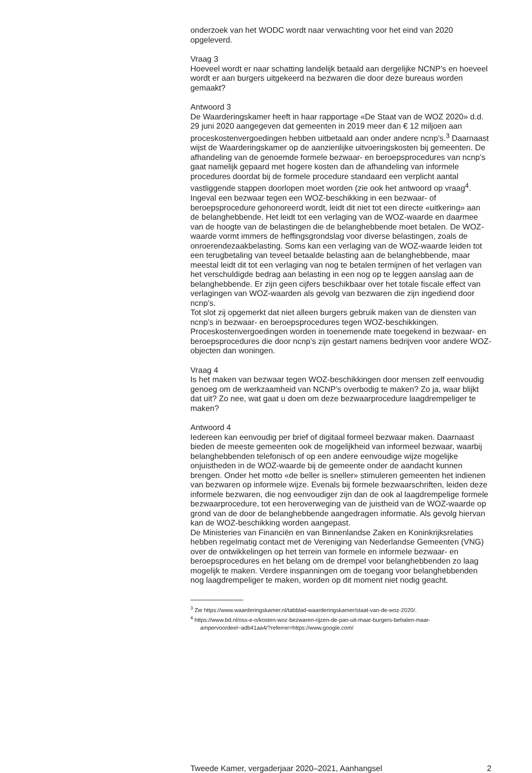onderzoek van het WODC wordt naar verwachting voor het eind van 2020 opgeleverd.
Vraag 3
Hoeveel wordt er naar schatting landelijk betaald aan dergelijke NCNP’s en hoeveel wordt er aan burgers uitgekeerd na bezwaren die door deze bureaus worden gemaakt?
Antwoord 3
De Waarderingskamer heeft in haar rapportage «De Staat van de WOZ 2020» d.d. 29 juni 2020 aangegeven dat gemeenten in 2019 meer dan € 12 miljoen aan proceskostenvergoedingen hebben uitbetaald aan onder andere ncnp’s.<sup>3</sup> Daarnaast wijst de Waarderingskamer op de aanzienlijke uitvoeringskosten bij gemeenten. De afhandeling van de genoemde formele bezwaar- en beroeps­procedures van ncnp’s gaat namelijk gepaard met hogere kosten dan de afhandeling van informele procedures doordat bij de formele procedure standaard een verplicht aantal vastliggende stappen doorlopen moet worden (zie ook het antwoord op vraag<sup>4</sup>.
Ingeval een bezwaar tegen een WOZ-beschikking in een bezwaar- of beroepsprocedure gehonoreerd wordt, leidt dit niet tot een directe «uitkering» aan de belanghebbende. Het leidt tot een verlaging van de WOZ-waarde en daarmee van de hoogte van de belastingen die de belanghebbende moet betalen. De WOZ-waarde vormt immers de heffingsgrondslag voor diverse belastingen, zoals de onroerendezaakbelasting. Soms kan een verlaging van de WOZ-waarde leiden tot een terugbetaling van teveel betaalde belasting aan de belanghebbende, maar meestal leidt dit tot een verlaging van nog te betalen termijnen of het verlagen van het verschuldigde bedrag aan belasting in een nog op te leggen aanslag aan de belanghebbende. Er zijn geen cijfers beschikbaar over het totale fiscale effect van verlagingen van WOZ-waarden als gevolg van bezwaren die zijn ingediend door ncnp’s.
Tot slot zij opgemerkt dat niet alleen burgers gebruik maken van de diensten van ncnp’s in bezwaar- en beroepsprocedures tegen WOZ-beschikkingen. Proceskostenvergoedingen worden in toenemende mate toegekend in bezwaar- en beroepsprocedures die door ncnp’s zijn gestart namens bedrijven voor andere WOZ-objecten dan woningen.
Vraag 4
Is het maken van bezwaar tegen WOZ-beschikkingen door mensen zelf eenvoudig genoeg om de werkzaamheid van NCNP’s overbodig te maken? Zo ja, waar blijkt dat uit? Zo nee, wat gaat u doen om deze bezwaarprocedure laagdrempeliger te maken?
Antwoord 4
Iedereen kan eenvoudig per brief of digitaal formeel bezwaar maken. Daarnaast bieden de meeste gemeenten ook de mogelijkheid van informeel bezwaar, waarbij belanghebbenden telefonisch of op een andere eenvoudige wijze mogelijke onjuistheden in de WOZ-waarde bij de gemeente onder de aandacht kunnen brengen. Onder het motto «de beller is sneller» stimuleren gemeenten het indienen van bezwaren op informele wijze. Evenals bij formele bezwaarschriften, leiden deze informele bezwaren, die nog eenvoudi­ger zijn dan de ook al laagdrempelige formele bezwaarprocedure, tot een heroverweging van de juistheid van de WOZ-waarde op grond van de door de belanghebbende aangedragen informatie. Als gevolg hiervan kan de WOZ-beschikking worden aangepast.
De Ministeries van Financiën en van Binnenlandse Zaken en Koninkrijksrela­ties hebben regelmatig contact met de Vereniging van Nederlandse Gemeen­ten (VNG) over de ontwikkelingen op het terrein van formele en informele bezwaar- en beroepsprocedures en het belang om de drempel voor belang­hebbenden zo laag mogelijk te maken. Verdere inspanningen om de toegang voor belanghebbenden nog laagdrempeliger te maken, worden op dit moment niet nodig geacht.
<sup>3</sup> Zie https://www.waarderingskamer.nl/tabblad-waarderingskamer/staat-van-de-woz-2020/.
<sup>4</sup> https://www.bd.nl/oss-e-o/kosten-woz-bezwaren-rijzen-de-pan-uit-maar-burgers-behalen-maar-ampervoordeel~adb41aa4/?referrer=https://www.google.com/
Tweede Kamer, vergaderjaar 2020–2021, Aanhangsel 2